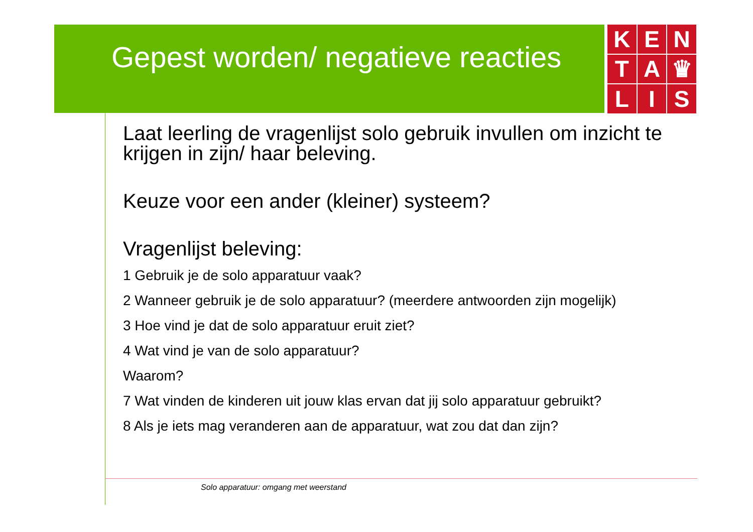Gepest worden/ negatieve reacties
K
E
N
T
A
♛
L
I
S
Laat leerling de vragenlijst solo gebruik invullen om inzicht te krijgen in zijn/ haar beleving.
Keuze voor een ander (kleiner) systeem?
Vragenlijst beleving:
1 Gebruik je de solo apparatuur vaak?
2 Wanneer gebruik je de solo apparatuur? (meerdere antwoorden zijn mogelijk)
3 Hoe vind je dat de solo apparatuur eruit ziet?
4 Wat vind je van de solo apparatuur?
Waarom?
7 Wat vinden de kinderen uit jouw klas ervan dat jij solo apparatuur gebruikt?
8 Als je iets mag veranderen aan de apparatuur, wat zou dat dan zijn?
Solo apparatuur: omgang met weerstand